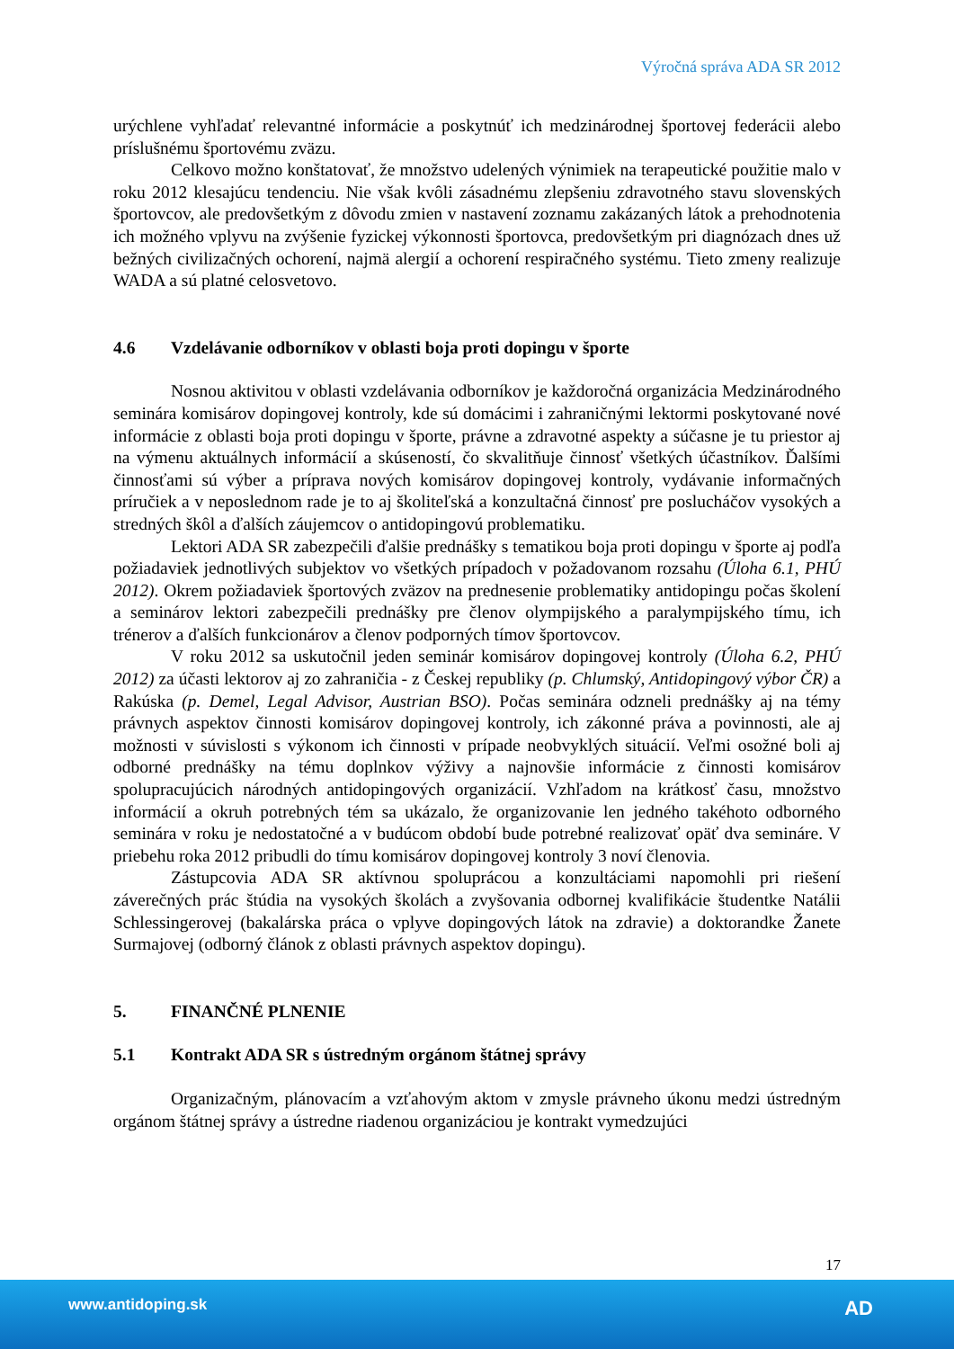Výročná správa ADA SR 2012
urýchlene vyhľadať relevantné informácie a poskytnúť ich medzinárodnej športovej federácii alebo príslušnému športovému zväzu.
Celkovo možno konštatovať, že množstvo udelených výnimiek na terapeutické použitie malo v roku 2012 klesajúcu tendenciu. Nie však kvôli zásadnému zlepšeniu zdravotného stavu slovenských športovcov, ale predovšetkým z dôvodu zmien v nastavení zoznamu zakázaných látok a prehodnotenia ich možného vplyvu na zvýšenie fyzickej výkonnosti športovca, predovšetkým pri diagnózach dnes už bežných civilizačných ochorení, najmä alergií a ochorení respiračného systému. Tieto zmeny realizuje WADA a sú platné celosvetovo.
4.6 Vzdelávanie odborníkov v oblasti boja proti dopingu v športe
Nosnou aktivitou v oblasti vzdelávania odborníkov je každoročná organizácia Medzinárodného seminára komisárov dopingovej kontroly, kde sú domácimi i zahraničnými lektormi poskytované nové informácie z oblasti boja proti dopingu v športe, právne a zdravotné aspekty a súčasne je tu priestor aj na výmenu aktuálnych informácií a skúseností, čo skvalitňuje činnosť všetkých účastníkov. Ďalšími činnosťami sú výber a príprava nových komisárov dopingovej kontroly, vydávanie informačných príručiek a v neposlednom rade je to aj školiteľská a konzultačná činnosť pre poslucháčov vysokých a stredných škôl a ďalších záujemcov o antidopingovú problematiku.
Lektori ADA SR zabezpečili ďalšie prednášky s tematikou boja proti dopingu v športe aj podľa požiadaviek jednotlivých subjektov vo všetkých prípadoch v požadovanom rozsahu (Úloha 6.1, PHÚ 2012). Okrem požiadaviek športových zväzov na prednesenie problematiky antidopingu počas školení a seminárov lektori zabezpečili prednášky pre členov olympijského a paralympijského tímu, ich trénerov a ďalších funkcionárov a členov podporných tímov športovcov.
V roku 2012 sa uskutočnil jeden seminár komisárov dopingovej kontroly (Úloha 6.2, PHÚ 2012) za účasti lektorov aj zo zahraničia - z Českej republiky (p. Chlumský, Antidopingový výbor ČR) a Rakúska (p. Demel, Legal Advisor, Austrian BSO). Počas seminára odzneli prednášky aj na témy právnych aspektov činnosti komisárov dopingovej kontroly, ich zákonné práva a povinnosti, ale aj možnosti v súvislosti s výkonom ich činnosti v prípade neobvyklých situácií. Veľmi osožné boli aj odborné prednášky na tému doplnkov výživy a najnovšie informácie z činnosti komisárov spolupracujúcich národných antidopingových organizácií. Vzhľadom na krátkosť času, množstvo informácií a okruh potrebných tém sa ukázalo, že organizovanie len jedného takéhoto odborného seminára v roku je nedostatočné a v budúcom období bude potrebné realizovať opäť dva semináre. V priebehu roka 2012 pribudli do tímu komisárov dopingovej kontroly 3 noví členovia.
Zástupcovia ADA SR aktívnou spoluprácou a konzultáciami napomohli pri riešení záverečných prác štúdia na vysokých školách a zvyšovania odbornej kvalifikácie študentke Natálii Schlessingerovej (bakalárska práca o vplyve dopingových látok na zdravie) a doktorandke Žanete Surmajovej (odborný článok z oblasti právnych aspektov dopingu).
5. FINANČNÉ PLNENIE
5.1 Kontrakt ADA SR s ústredným orgánom štátnej správy
Organizačným, plánovacím a vzťahovým aktom v zmysle právneho úkonu medzi ústredným orgánom štátnej správy a ústredne riadenou organizáciou je kontrakt vymedzujúci
17
www.antidoping.sk AD